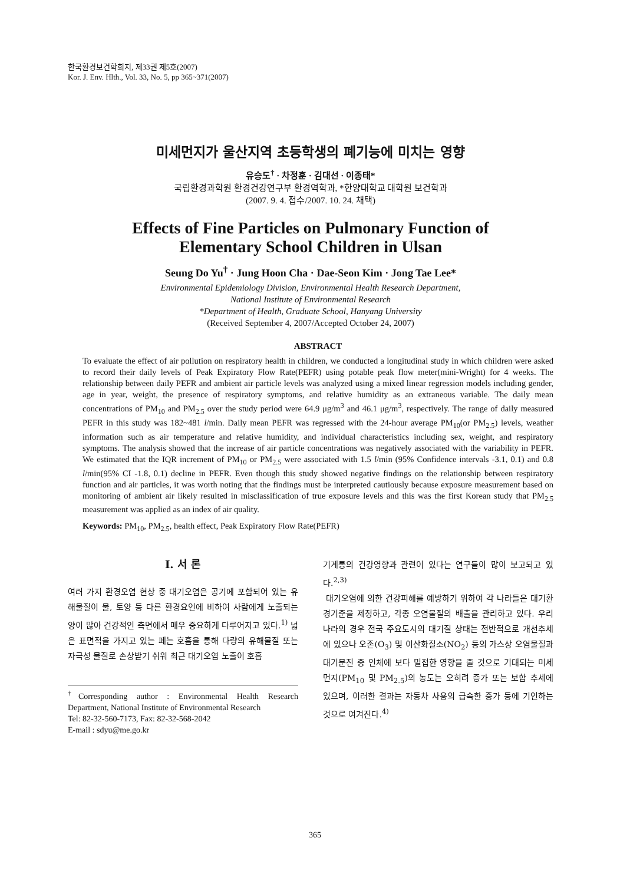한국환경보건학회지, 제33권 제5호(2007)
Kor. J. Env. Hlth., Vol. 33, No. 5, pp 365~371(2007)
미세먼지가 울산지역 초등학생의 폐기능에 미치는 영향
유승도<sup>†</sup> · 차정훈 · 김대선 · 이종태*
국립환경과학원 환경건강연구부 환경역학과, *한양대학교 대학원 보건학과
(2007. 9. 4. 접수/2007. 10. 24. 채택)
Effects of Fine Particles on Pulmonary Function of
Elementary School Children in Ulsan
Seung Do Yu<sup>†</sup> · Jung Hoon Cha · Dae-Seon Kim · Jong Tae Lee*
Environmental Epidemiology Division, Environmental Health Research Department,
National Institute of Environmental Research
*Department of Health, Graduate School, Hanyang University
(Received September 4, 2007/Accepted October 24, 2007)
ABSTRACT
To evaluate the effect of air pollution on respiratory health in children, we conducted a longitudinal study in which children were asked to record their daily levels of Peak Expiratory Flow Rate(PEFR) using potable peak flow meter(mini-Wright) for 4 weeks. The relationship between daily PEFR and ambient air particle levels was analyzed using a mixed linear regression models including gender, age in year, weight, the presence of respiratory symptoms, and relative humidity as an extraneous variable. The daily mean concentrations of PM<sub>10</sub> and PM<sub>2.5</sub> over the study period were 64.9 μg/m<sup>3</sup> and 46.1 μg/m<sup>3</sup>, respectively. The range of daily measured PEFR in this study was 182~481 l/min. Daily mean PEFR was regressed with the 24-hour average PM<sub>10</sub>(or PM<sub>2.5</sub>) levels, weather information such as air temperature and relative humidity, and individual characteristics including sex, weight, and respiratory symptoms. The analysis showed that the increase of air particle concentrations was negatively associated with the variability in PEFR. We estimated that the IQR increment of PM<sub>10</sub> or PM<sub>2.5</sub> were associated with 1.5 l/min (95% Confidence intervals -3.1, 0.1) and 0.8 l/min(95% CI -1.8, 0.1) decline in PEFR. Even though this study showed negative findings on the relationship between respiratory function and air particles, it was worth noting that the findings must be interpreted cautiously because exposure measurement based on monitoring of ambient air likely resulted in misclassification of true exposure levels and this was the first Korean study that PM<sub>2.5</sub> measurement was applied as an index of air quality.
Keywords: PM<sub>10</sub>, PM<sub>2.5</sub>, health effect, Peak Expiratory Flow Rate(PEFR)
I. 서 론
여러 가지 환경오염 현상 중 대기오염은 공기에 포함되어 있는 유해물질이 물, 토양 등 다른 환경요인에 비하여 사람에게 노출되는 양이 많아 건강적인 측면에서 매우 중요하게 다루어지고 있다.<sup>1)</sup> 넓은 표면적을 가지고 있는 폐는 호흡을 통해 다량의 유해물질 또는 자극성 물질로 손상받기 쉬워 최근 대기오염 노출이 호흡
<sup>†</sup> Corresponding author : Environmental Health Research Department, National Institute of Environmental Research
Tel: 82-32-560-7173, Fax: 82-32-568-2042
E-mail : sdyu@me.go.kr
기계통의 건강영향과 관련이 있다는 연구들이 많이 보고되고 있다.<sup>2,3)</sup>
대기오염에 의한 건강피해를 예방하기 위하여 각 나라들은 대기환경기준을 제정하고, 각종 오염물질의 배출을 관리하고 있다. 우리나라의 경우 전국 주요도시의 대기질 상태는 전반적으로 개선추세에 있으나 오존(O<sub>3</sub>) 및 이산화질소(NO<sub>2</sub>) 등의 가스상 오염물질과 대기분진 중 인체에 보다 밀접한 영향을 줄 것으로 기대되는 미세먼지(PM<sub>10</sub> 및 PM<sub>2.5</sub>)의 농도는 오히려 증가 또는 보합 추세에 있으며, 이러한 결과는 자동차 사용의 급속한 증가 등에 기인하는 것으로 여겨진다.<sup>4)</sup>
365